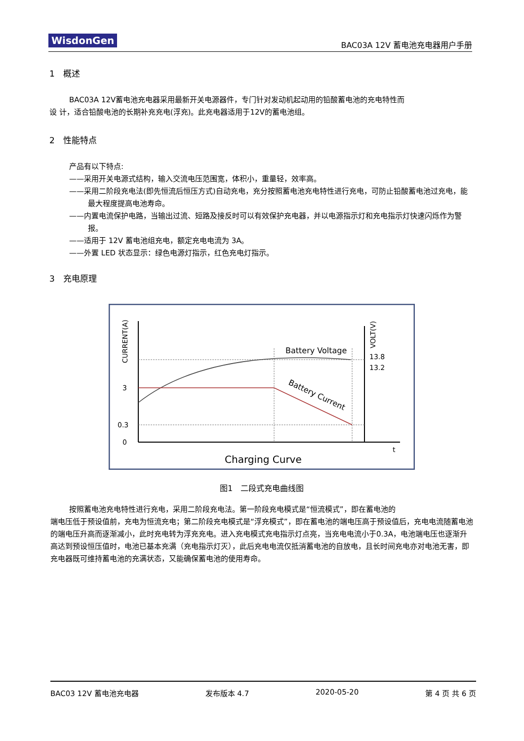WisdonGen BAC03A 12V 蓄电池充电器用户手册
1　概述
BAC03A 12V蓄电池充电器采用最新开关电源器件，专门针对发动机起动用的铅酸蓄电池的充电特性而
设 计，适合铅酸电池的长期补充充电(浮充)。此充电器适用于12V的蓄电池组。
2　性能特点
产品有以下特点:
——采用开关电源式结构，输入交流电压范围宽，体积小，重量轻，效率高。
——采用二阶段充电法(即先恒流后恒压方式)自动充电，充分按照蓄电池充电特性进行充电，可防止铅酸蓄电池过充电，能最大程度提高电池寿命。
——内置电流保护电路，当输出过流、短路及接反时可以有效保护充电器，并以电源指示灯和充电指示灯快速闪烁作为警报。
——适用于 12V 蓄电池组充电，额定充电电流为 3A。
——外置 LED 状态显示：绿色电源灯指示，红色充电灯指示。
3　充电原理
CURRENT(A)
VOLT(V)
Battery Voltage
Battery Current
13.8
13.2
3
0.3
0
t
Charging Curve
图1　二段式充电曲线图
按照蓄电池充电特性进行充电，采用二阶段充电法。第一阶段充电模式是“恒流模式”，即在蓄电池的
端电压低于预设值前，充电为恒流充电；第二阶段充电模式是“浮充模式”，即在蓄电池的端电压高于预设值后，充电电流随蓄电池的端电压升高而逐渐减小，此时充电转为浮充充电。进入充电模式充电指示灯点亮，当充电电流小于0.3A，电池端电压也逐渐升高达到预设恒压值时，电池已基本充满（充电指示灯灭），此后充电电流仅抵消蓄电池的自放电，且长时间充电亦对电池无害，即充电器既可维持蓄电池的充满状态，又能确保蓄电池的使用寿命。
BAC03 12V 蓄电池充电器 发布版本 4.7 2020-05-20 第 4 页 共 6 页